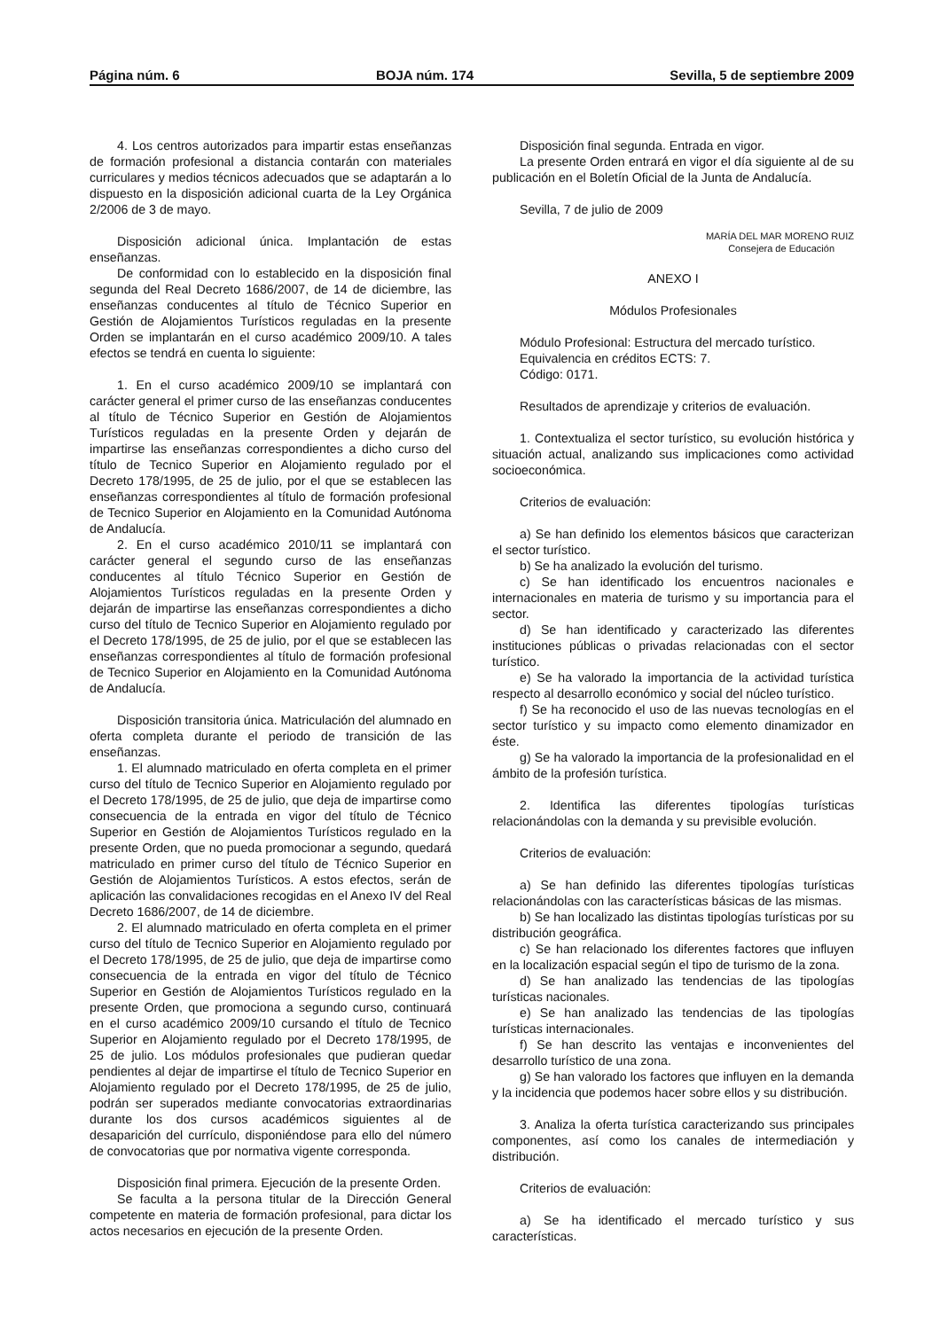Página núm. 6 BOJA núm. 174 Sevilla, 5 de septiembre 2009
4. Los centros autorizados para impartir estas enseñanzas de formación profesional a distancia contarán con materiales curriculares y medios técnicos adecuados que se adaptarán a lo dispuesto en la disposición adicional cuarta de la Ley Orgánica 2/2006 de 3 de mayo.
Disposición adicional única. Implantación de estas enseñanzas.
De conformidad con lo establecido en la disposición final segunda del Real Decreto 1686/2007, de 14 de diciembre, las enseñanzas conducentes al título de Técnico Superior en Gestión de Alojamientos Turísticos reguladas en la presente Orden se implantarán en el curso académico 2009/10. A tales efectos se tendrá en cuenta lo siguiente:
1. En el curso académico 2009/10 se implantará con carácter general el primer curso de las enseñanzas conducentes al título de Técnico Superior en Gestión de Alojamientos Turísticos reguladas en la presente Orden y dejarán de impartirse las enseñanzas correspondientes a dicho curso del título de Tecnico Superior en Alojamiento regulado por el Decreto 178/1995, de 25 de julio, por el que se establecen las enseñanzas correspondientes al título de formación profesional de Tecnico Superior en Alojamiento en la Comunidad Autónoma de Andalucía.
2. En el curso académico 2010/11 se implantará con carácter general el segundo curso de las enseñanzas conducentes al título Técnico Superior en Gestión de Alojamientos Turísticos reguladas en la presente Orden y dejarán de impartirse las enseñanzas correspondientes a dicho curso del título de Tecnico Superior en Alojamiento regulado por el Decreto 178/1995, de 25 de julio, por el que se establecen las enseñanzas correspondientes al título de formación profesional de Tecnico Superior en Alojamiento en la Comunidad Autónoma de Andalucía.
Disposición transitoria única. Matriculación del alumnado en oferta completa durante el periodo de transición de las enseñanzas.
1. El alumnado matriculado en oferta completa en el primer curso del título de Tecnico Superior en Alojamiento regulado por el Decreto 178/1995, de 25 de julio, que deja de impartirse como consecuencia de la entrada en vigor del título de Técnico Superior en Gestión de Alojamientos Turísticos regulado en la presente Orden, que no pueda promocionar a segundo, quedará matriculado en primer curso del título de Técnico Superior en Gestión de Alojamientos Turísticos. A estos efectos, serán de aplicación las convalidaciones recogidas en el Anexo IV del Real Decreto 1686/2007, de 14 de diciembre.
2. El alumnado matriculado en oferta completa en el primer curso del título de Tecnico Superior en Alojamiento regulado por el Decreto 178/1995, de 25 de julio, que deja de impartirse como consecuencia de la entrada en vigor del título de Técnico Superior en Gestión de Alojamientos Turísticos regulado en la presente Orden, que promociona a segundo curso, continuará en el curso académico 2009/10 cursando el título de Tecnico Superior en Alojamiento regulado por el Decreto 178/1995, de 25 de julio. Los módulos profesionales que pudieran quedar pendientes al dejar de impartirse el título de Tecnico Superior en Alojamiento regulado por el Decreto 178/1995, de 25 de julio, podrán ser superados mediante convocatorias extraordinarias durante los dos cursos académicos siguientes al de desaparición del currículo, disponiéndose para ello del número de convocatorias que por normativa vigente corresponda.
Disposición final primera. Ejecución de la presente Orden.
Se faculta a la persona titular de la Dirección General competente en materia de formación profesional, para dictar los actos necesarios en ejecución de la presente Orden.
Disposición final segunda. Entrada en vigor.
La presente Orden entrará en vigor el día siguiente al de su publicación en el Boletín Oficial de la Junta de Andalucía.
Sevilla, 7 de julio de 2009
MARÍA DEL MAR MORENO RUIZ
Consejera de Educación
ANEXO I
Módulos Profesionales
Módulo Profesional: Estructura del mercado turístico.
Equivalencia en créditos ECTS: 7.
Código: 0171.
Resultados de aprendizaje y criterios de evaluación.
1. Contextualiza el sector turístico, su evolución histórica y situación actual, analizando sus implicaciones como actividad socioeconómica.
Criterios de evaluación:
a) Se han definido los elementos básicos que caracterizan el sector turístico.
b) Se ha analizado la evolución del turismo.
c) Se han identificado los encuentros nacionales e internacionales en materia de turismo y su importancia para el sector.
d) Se han identificado y caracterizado las diferentes instituciones públicas o privadas relacionadas con el sector turístico.
e) Se ha valorado la importancia de la actividad turística respecto al desarrollo económico y social del núcleo turístico.
f) Se ha reconocido el uso de las nuevas tecnologías en el sector turístico y su impacto como elemento dinamizador en éste.
g) Se ha valorado la importancia de la profesionalidad en el ámbito de la profesión turística.
2. Identifica las diferentes tipologías turísticas relacionándolas con la demanda y su previsible evolución.
Criterios de evaluación:
a) Se han definido las diferentes tipologías turísticas relacionándolas con las características básicas de las mismas.
b) Se han localizado las distintas tipologías turísticas por su distribución geográfica.
c) Se han relacionado los diferentes factores que influyen en la localización espacial según el tipo de turismo de la zona.
d) Se han analizado las tendencias de las tipologías turísticas nacionales.
e) Se han analizado las tendencias de las tipologías turísticas internacionales.
f) Se han descrito las ventajas e inconvenientes del desarrollo turístico de una zona.
g) Se han valorado los factores que influyen en la demanda y la incidencia que podemos hacer sobre ellos y su distribución.
3. Analiza la oferta turística caracterizando sus principales componentes, así como los canales de intermediación y distribución.
Criterios de evaluación:
a) Se ha identificado el mercado turístico y sus características.